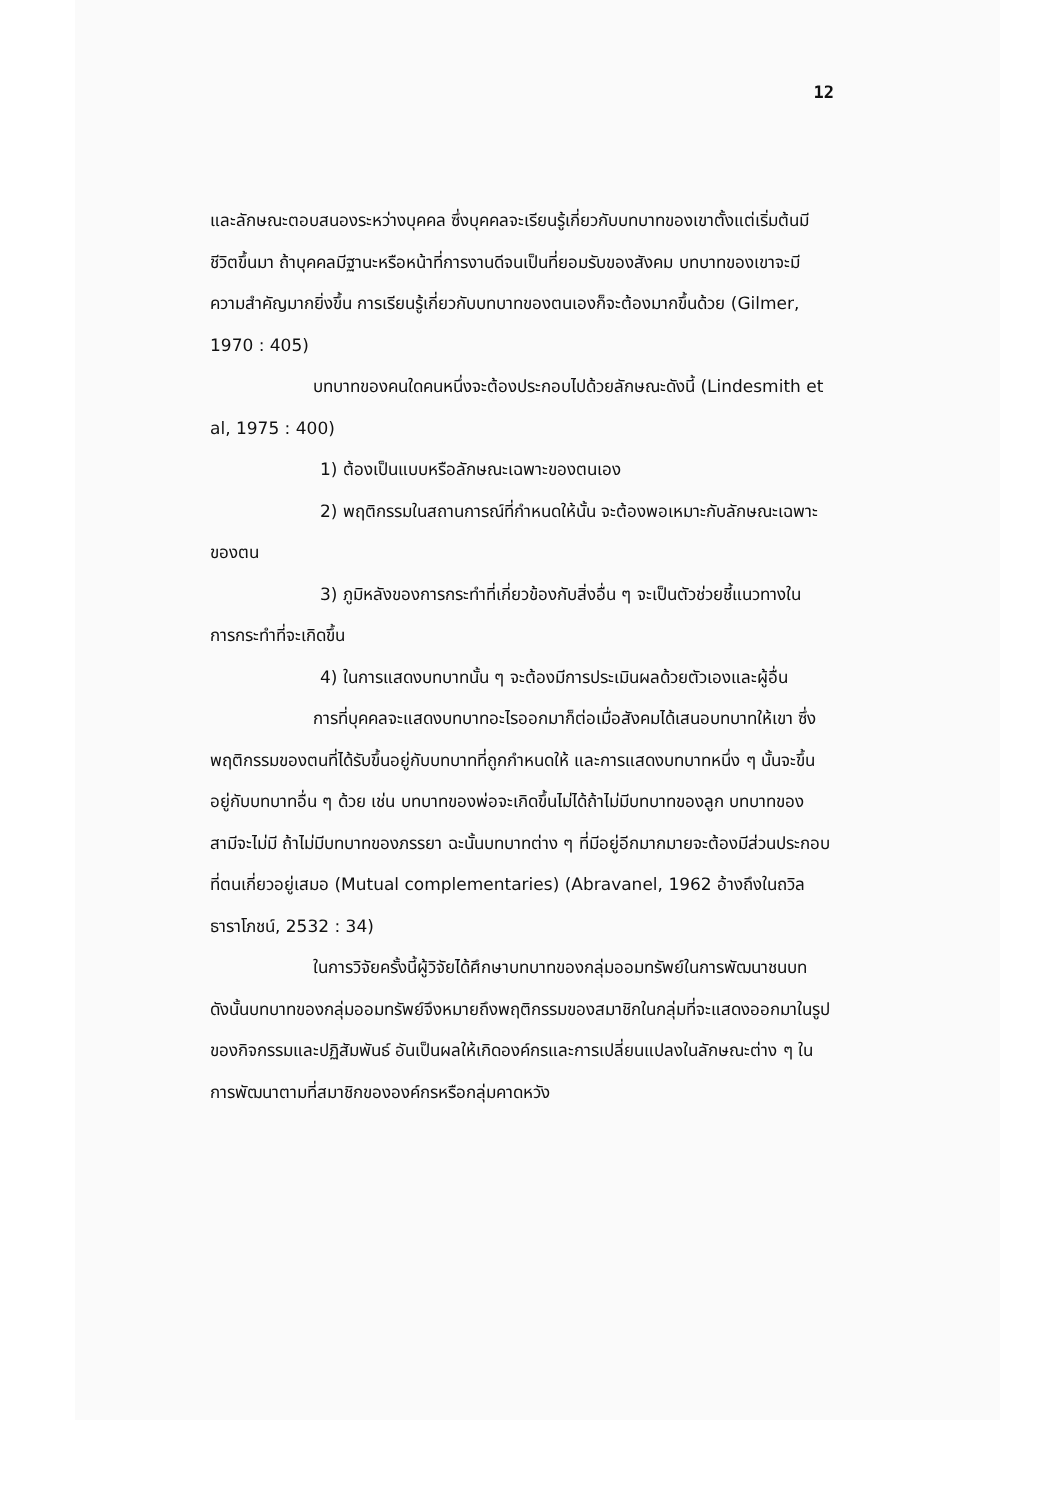12
และลักษณะตอบสนองระหว่างบุคคล ซึ่งบุคคลจะเรียนรู้เกี่ยวกับบทบาทของเขาตั้งแต่เริ่มต้นมีชีวิตขึ้นมา ถ้าบุคคลมีฐานะหรือหน้าที่การงานดีจนเป็นที่ยอมรับของสังคม บทบาทของเขาจะมีความสำคัญมากยิ่งขึ้น การเรียนรู้เกี่ยวกับบทบาทของตนเองก็จะต้องมากขึ้นด้วย (Gilmer, 1970 : 405)
บทบาทของคนใดคนหนึ่งจะต้องประกอบไปด้วยลักษณะดังนี้ (Lindesmith et al, 1975 : 400)
1) ต้องเป็นแบบหรือลักษณะเฉพาะของตนเอง
2) พฤติกรรมในสถานการณ์ที่กำหนดให้นั้น จะต้องพอเหมาะกับลักษณะเฉพาะของตน
3) ภูมิหลังของการกระทำที่เกี่ยวข้องกับสิ่งอื่น ๆ จะเป็นตัวช่วยชี้แนวทางในการกระทำที่จะเกิดขึ้น
4) ในการแสดงบทบาทนั้น ๆ จะต้องมีการประเมินผลด้วยตัวเองและผู้อื่น
การที่บุคคลจะแสดงบทบาทอะไรออกมาก็ต่อเมื่อสังคมได้เสนอบทบาทให้เขา ซึ่งพฤติกรรมของตนที่ได้รับขึ้นอยู่กับบทบาทที่ถูกกำหนดให้ และการแสดงบทบาทหนึ่ง ๆ นั้นจะขึ้นอยู่กับบทบาทอื่น ๆ ด้วย เช่น บทบาทของพ่อจะเกิดขึ้นไม่ได้ถ้าไม่มีบทบาทของลูก บทบาทของสามีจะไม่มี ถ้าไม่มีบทบาทของภรรยา ฉะนั้นบทบาทต่าง ๆ ที่มีอยู่อีกมากมายจะต้องมีส่วนประกอบที่ตนเกี่ยวอยู่เสมอ (Mutual complementaries) (Abravanel, 1962 อ้างถึงในถวิล ธาราโภชน์, 2532 : 34)
ในการวิจัยครั้งนี้ผู้วิจัยได้ศึกษาบทบาทของกลุ่มออมทรัพย์ในการพัฒนาชนบท ดังนั้นบทบาทของกลุ่มออมทรัพย์จึงหมายถึงพฤติกรรมของสมาชิกในกลุ่มที่จะแสดงออกมาในรูปของกิจกรรมและปฏิสัมพันธ์ อันเป็นผลให้เกิดองค์กรและการเปลี่ยนแปลงในลักษณะต่าง ๆ ในการพัฒนาตามที่สมาชิกขององค์กรหรือกลุ่มคาดหวัง